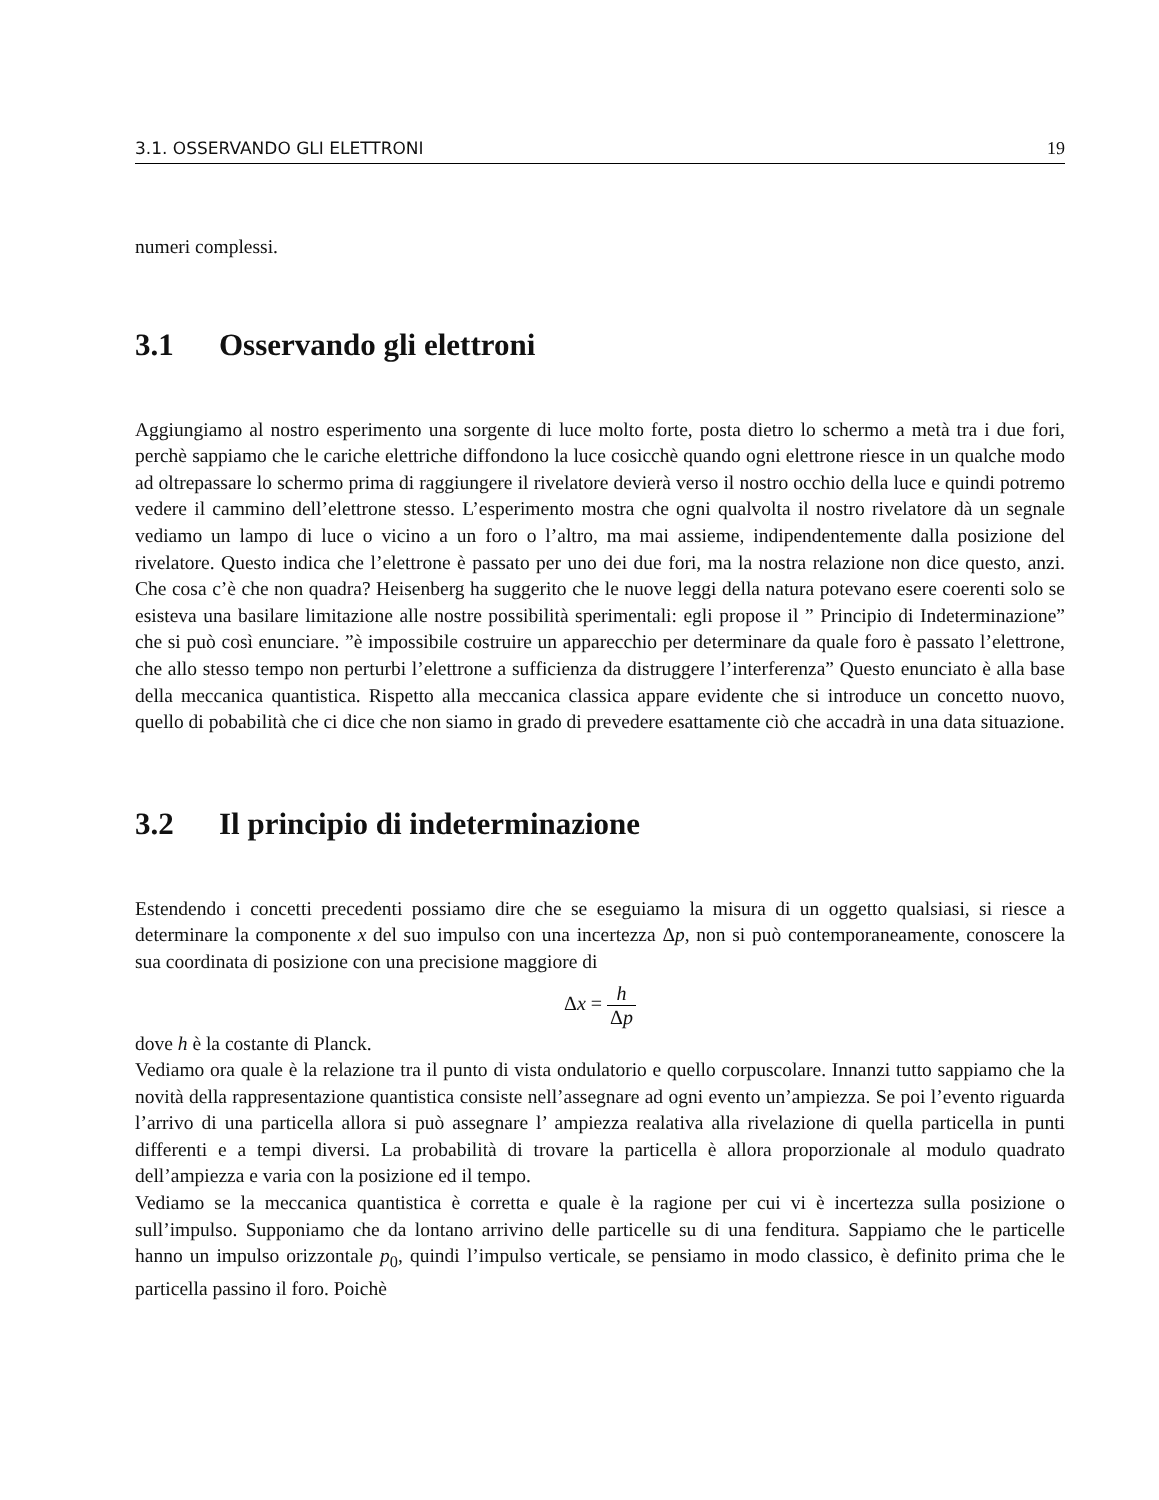3.1. OSSERVANDO GLI ELETTRONI 19
numeri complessi.
3.1 Osservando gli elettroni
Aggiungiamo al nostro esperimento una sorgente di luce molto forte, posta dietro lo schermo a metà tra i due fori, perchè sappiamo che le cariche elettriche diffondono la luce cosicchè quando ogni elettrone riesce in un qualche modo ad oltrepassare lo schermo prima di raggiungere il rivelatore devierà verso il nostro occhio della luce e quindi potremo vedere il cammino dell’elettrone stesso. L’esperimento mostra che ogni qualvolta il nostro rivelatore dà un segnale vediamo un lampo di luce o vicino a un foro o l’altro, ma mai assieme, indipendentemente dalla posizione del rivelatore. Questo indica che l’elettrone è passato per uno dei due fori, ma la nostra relazione non dice questo, anzi. Che cosa c’è che non quadra? Heisenberg ha suggerito che le nuove leggi della natura potevano esere coerenti solo se esisteva una basilare limitazione alle nostre possibilità sperimentali: egli propose il ” Principio di Indeterminazione” che si può così enunciare. ”è impossibile costruire un apparecchio per determinare da quale foro è passato l’elettrone, che allo stesso tempo non perturbi l’elettrone a sufficienza da distruggere l’interferenza” Questo enunciato è alla base della meccanica quantistica. Rispetto alla meccanica classica appare evidente che si introduce un concetto nuovo, quello di pobabilità che ci dice che non siamo in grado di prevedere esattamente ciò che accadrà in una data situazione.
3.2 Il principio di indeterminazione
Estendendo i concetti precedenti possiamo dire che se eseguiamo la misura di un oggetto qualsiasi, si riesce a determinare la componente x del suo impulso con una incertezza Δp, non si può contemporaneamente, conoscere la sua coordinata di posizione con una precisione maggiore di
Δx = h Δp
dove h è la costante di Planck.
Vediamo ora quale è la relazione tra il punto di vista ondulatorio e quello corpuscolare. Innanzi tutto sappiamo che la novità della rappresentazione quantistica consiste nell’assegnare ad ogni evento un’ampiezza. Se poi l’evento riguarda l’arrivo di una particella allora si può assegnare l’ ampiezza realativa alla rivelazione di quella particella in punti differenti e a tempi diversi. La probabilità di trovare la particella è allora proporzionale al modulo quadrato dell’ampiezza e varia con la posizione ed il tempo.
Vediamo se la meccanica quantistica è corretta e quale è la ragione per cui vi è incertezza sulla posizione o sull’impulso. Supponiamo che da lontano arrivino delle particelle su di una fenditura. Sappiamo che le particelle hanno un impulso orizzontale p<sub>0</sub>, quindi l’impulso verticale, se pensiamo in modo classico, è definito prima che le particella passino il foro. Poichè